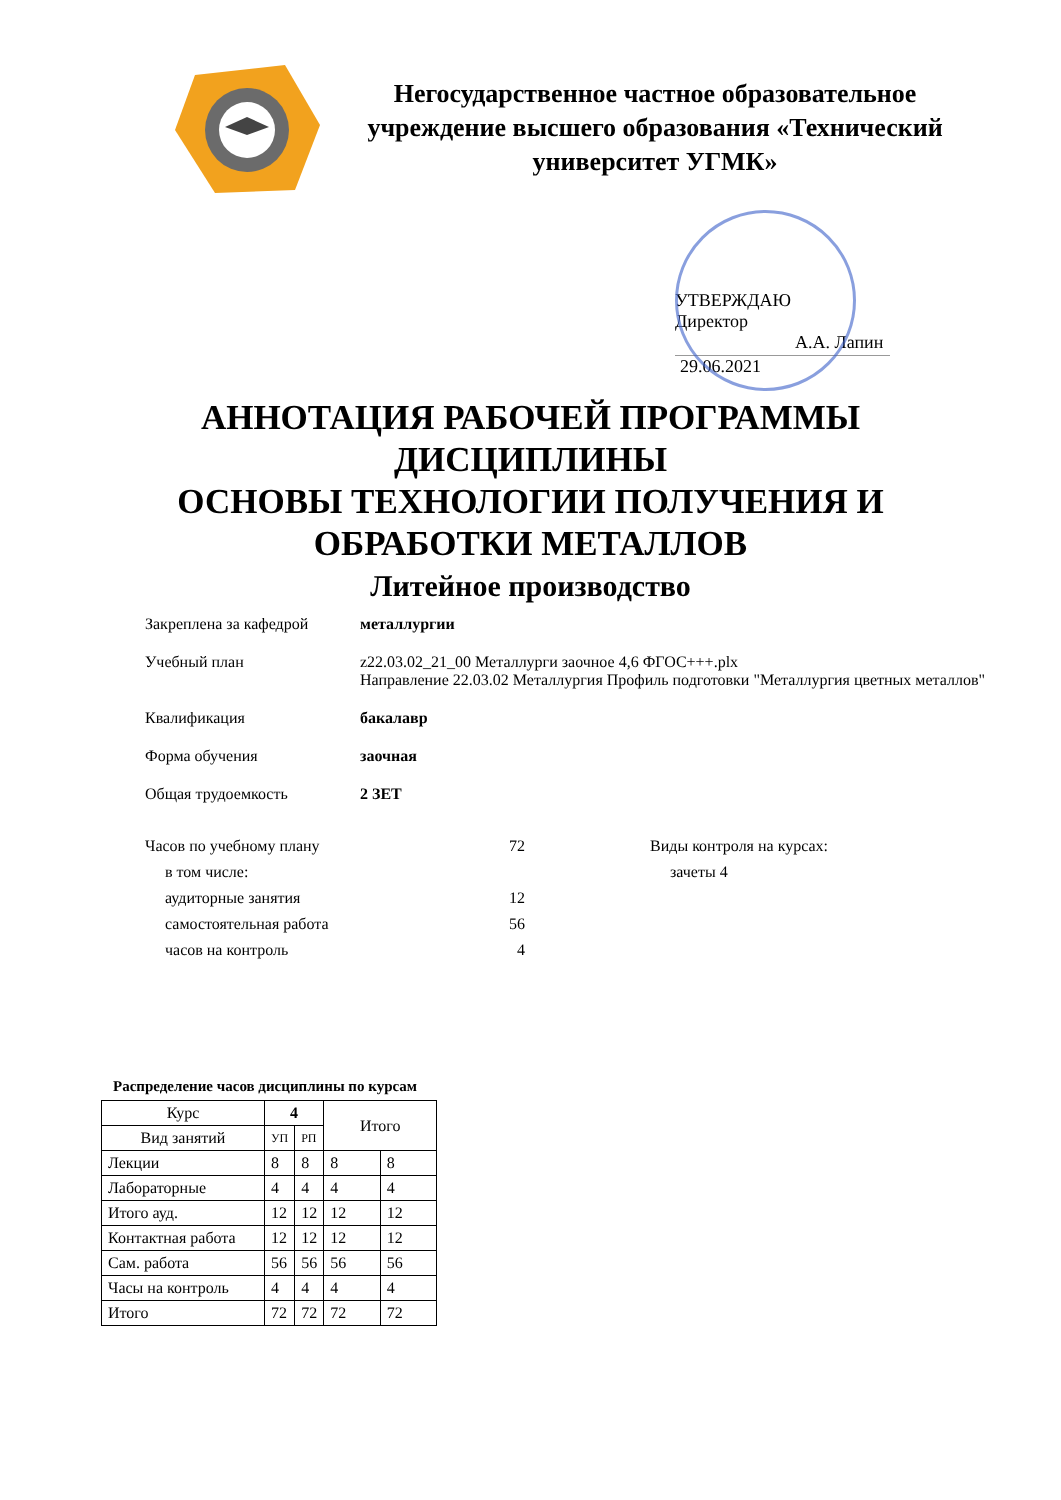Негосударственное частное образовательное учреждение высшего образования «Технический университет УГМК»
УТВЕРЖДАЮ
Директор
А.А. Лапин
29.06.2021
АННОТАЦИЯ РАБОЧЕЙ ПРОГРАММЫ
ДИСЦИПЛИНЫ
ОСНОВЫ ТЕХНОЛОГИИ ПОЛУЧЕНИЯ И
ОБРАБОТКИ МЕТАЛЛОВ
Литейное производство
Закреплена за кафедрой металлургии
Учебный план z22.03.02_21_00 Металлурги заочное 4,6 ФГОС+++.plx
Направление 22.03.02 Металлургия Профиль подготовки "Металлургия цветных металлов"
Квалификация бакалавр
Форма обучения заочная
Общая трудоемкость 2 ЗЕТ
Часов по учебному плану
в том числе:
аудиторные занятия
самостоятельная работа
часов на контроль
72
12
56
4
Виды контроля на курсах:
зачеты 4
Распределение часов дисциплины по курсам
| Курс | 4 | | Итого | |
| --- | --- | --- | --- | --- |
| Вид занятий | УП | РП | | |
| Лекции | 8 | 8 | 8 | 8 |
| Лабораторные | 4 | 4 | 4 | 4 |
| Итого ауд. | 12 | 12 | 12 | 12 |
| Контактная работа | 12 | 12 | 12 | 12 |
| Сам. работа | 56 | 56 | 56 | 56 |
| Часы на контроль | 4 | 4 | 4 | 4 |
| Итого | 72 | 72 | 72 | 72 |